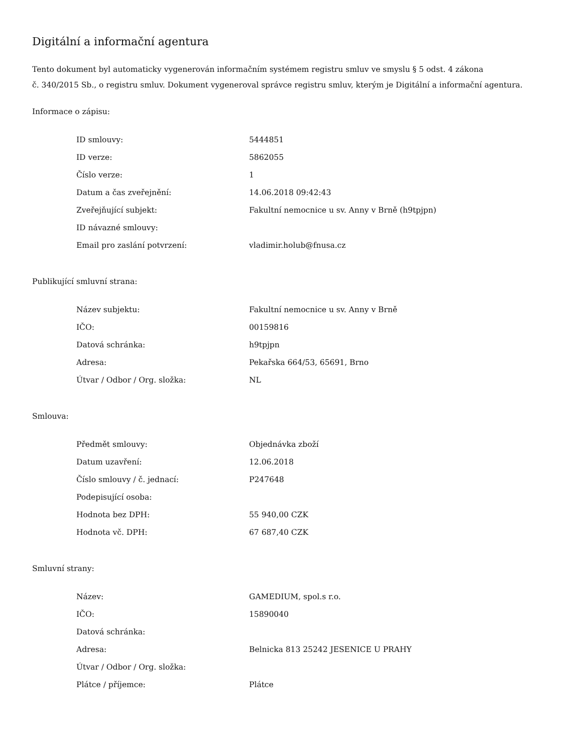Digitální a informační agentura
Tento dokument byl automaticky vygenerován informačním systémem registru smluv ve smyslu § 5 odst. 4 zákona
č. 340/2015 Sb., o registru smluv. Dokument vygeneroval správce registru smluv, kterým je Digitální a informační agentura.
Informace o zápisu:
| ID smlouvy: | 5444851 |
| ID verze: | 5862055 |
| Číslo verze: | 1 |
| Datum a čas zveřejnění: | 14.06.2018 09:42:43 |
| Zveřejňující subjekt: | Fakultní nemocnice u sv. Anny v Brně (h9tpjpn) |
| ID návazné smlouvy: | |
| Email pro zaslání potvrzení: | vladimir.holub@fnusa.cz |
Publikující smluvní strana:
| Název subjektu: | Fakultní nemocnice u sv. Anny v Brně |
| IČO: | 00159816 |
| Datová schránka: | h9tpjpn |
| Adresa: | Pekařska 664/53, 65691, Brno |
| Útvar / Odbor / Org. složka: | NL |
Smlouva:
| Předmět smlouvy: | Objednávka zboží |
| Datum uzavření: | 12.06.2018 |
| Číslo smlouvy / č. jednací: | P247648 |
| Podepisující osoba: | |
| Hodnota bez DPH: | 55 940,00 CZK |
| Hodnota vč. DPH: | 67 687,40 CZK |
Smluvní strany:
| Název: | GAMEDIUM, spol.s r.o. |
| IČO: | 15890040 |
| Datová schránka: | |
| Adresa: | Belnicka 813 25242 JESENICE U PRAHY |
| Útvar / Odbor / Org. složka: | |
| Plátce / příjemce: | Plátce |